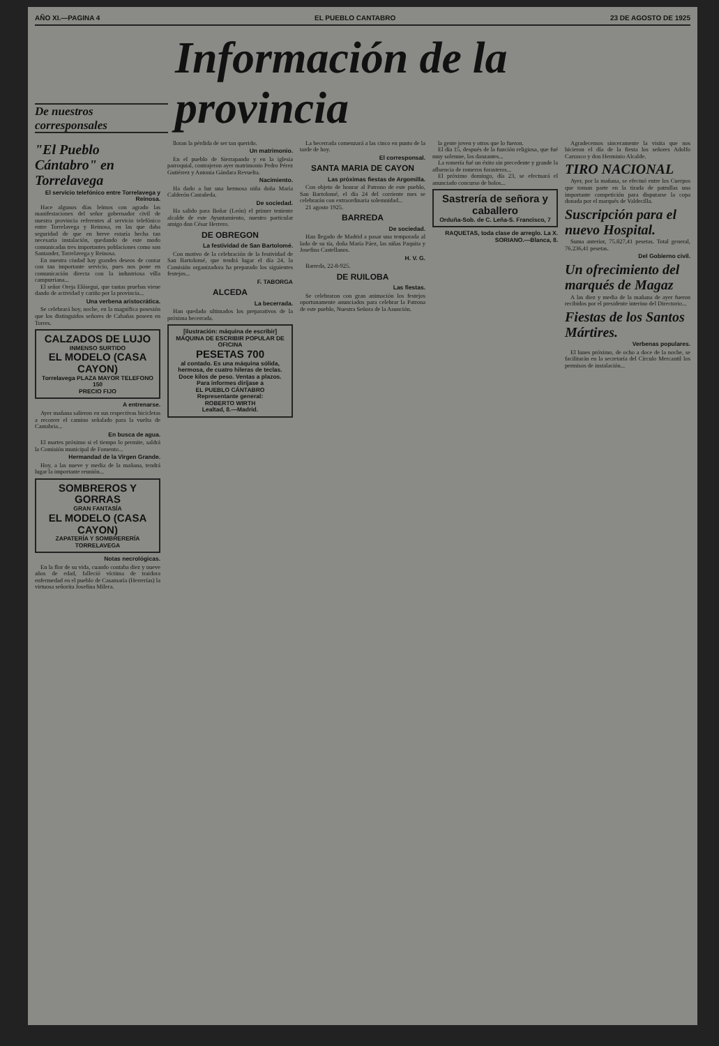AÑO XI.—PAGINA 4 EL PUEBLO CANTABRO 23 DE AGOSTO DE 1925
De nuestros corresponsales Información de la provincia
"El Pueblo Cántabro" en Torrelavega
El servicio telefónico entre Torrelavega y Reinosa.
Hace algunos días leímos con agrado las manifestaciones del señor gobernador civil de nuestra provincia referentes al servicio telefónico entre Torrelavega y Reinosa, en las que daba seguridad de que en breve estaría hecha tan necesaria instalación, quedando de este modo comunicadas tres importantes poblaciones como son Santander, Torrelavega y Reinosa.
En nuestra ciudad hay grandes deseos de contar con tan importante servicio, pues nos pone en comunicación directa con la industriosa villa campurriana...
El señor Oreja Elósegui, que tantas pruebas viene dando de actividad y cariño por la provincia...
Una verbena aristocrática.
Se celebrará hoy, noche, en la magnífica posesión que los distinguidos señores de Cabañas poseen en Torres.
CALZADOS DE LUJO
INMENSO SURTIDO
EL MODELO (CASA CAYON)
Torrelavega PLAZA MAYOR TELEFONO 150
PRECIO FIJO
A entrenarse.
Ayer mañana salieron en sus respectivas bicicletas a recorrer el camino señalado para la vuelta de Cantabria...
En busca de agua.
El martes próximo si el tiempo lo permite, saldrá la Comisión municipal de Fomento...
Hermandad de la Virgen Grande.
Hoy, a las nueve y media de la mañana, tendrá lugar la importante reunión...
SOMBREROS Y GORRAS
GRAN FANTASÍA
EL MODELO (CASA CAYON)
ZAPATERÍA Y SOMBRERERÍA
TORRELAVEGA
Notas necrológicas.
En la flor de su vida, cuando contaba diez y nueve años de edad, falleció víctima de traidora enfermedad en el pueblo de Casamaría (Herrerías) la virtuosa señorita Josefina Milera.
lloran la pérdida de ser tan querido.
Un matrimonio.
En el pueblo de Sierrapando y en la iglesia parroquial, contrajeron ayer matrimonio Pedro Pérez Gutiérrez y Antonia Gándara Revuelta.
Nacimiento.
Ha dado a luz una hermosa niña doña María Calderón Castañeda.
De sociedad.
Ha salido para Boñar (León) el primer teniente alcalde de este Ayuntamiento, nuestro particular amigo don César Herrero.
DE OBREGON
La festividad de San Bartolomé.
Con motivo de la celebración de la festividad de San Bartolomé, que tendrá lugar el día 24, la Comisión organizadora ha preparado los siguientes festejos...
F. TABORGA
ALCEDA
La becerrada.
Han quedado ultimados los preparativos de la próxima becerrada.
[ilustración: máquina de escribir]
MÁQUINA DE ESCRIBIR POPULAR DE OFICINA
PESETAS 700
al contado. Es una máquina sólida, hermosa, de cuatro hileras de teclas. Doce kilos de peso. Ventas a plazos. Para informes diríjase a
EL PUEBLO CÁNTABRO
Representante general:
ROBERTO WIRTH
Lealtad, 8.—Madrid.
La becerrada comenzará a las cinco en punto de la tarde de hoy.
El corresponsal.
SANTA MARIA DE CAYON
Las próximas fiestas de Argomilla.
Con objeto de honrar al Patrono de este pueblo, San Bartolomé, el día 24 del corriente mes se celebrarán con extraordinaria solemnidad...
21 agosto 1925.
BARREDA
De sociedad.
Han llegado de Madrid a pasar una temporada al lado de su tía, doña María Páez, las niñas Paquita y Josefina Castellanos.
H. V. G.
Barreda, 22-8-925.
DE RUILOBA
Las fiestas.
Se celebraron con gran animación los festejos oportunamente anunciados para celebrar la Patrona de este pueblo, Nuestra Señora de la Asunción.
la gente joven y otros que lo fueron.
El día 15, después de la función religiosa, que fué muy solemne, los danzantes...
La romería fué un éxito sin precedente y grande la afluencia de romeros forasteros...
El próximo domingo, día 23, se efectuará el anunciado concurso de bolos...
Sastrería de señora y caballero
Orduña-Sob. de C. Leña-S. Francisco, 7
RAQUETAS, toda clase de arreglo. La X. SORIANO.—Blanca, 8.
Agradecemos sinceramente la visita que nos hicieron el día de la fiesta los señores Adolfo Carrasco y don Herminio Alcalde.
TIRO NACIONAL
Ayer, por la mañana, se efectuó entre los Cuerpos que toman parte en la tirada de patrullas una importante competición para disputarse la copa donada por el marqués de Valdecilla.
Suscripción para el nuevo Hospital.
Suma anterior, 75.827,41 pesetas. Total general, 76.236,41 pesetas.
Del Gobierno civil.
Un ofrecimiento del marqués de Magaz
A las diez y media de la mañana de ayer fueron recibidos por el presidente interino del Directorio...
Fiestas de los Santos Mártires.
Verbenas populares.
El lunes próximo, de ocho a doce de la noche, se facilitarán en la secretaría del Círculo Mercantil los permisos de instalación...